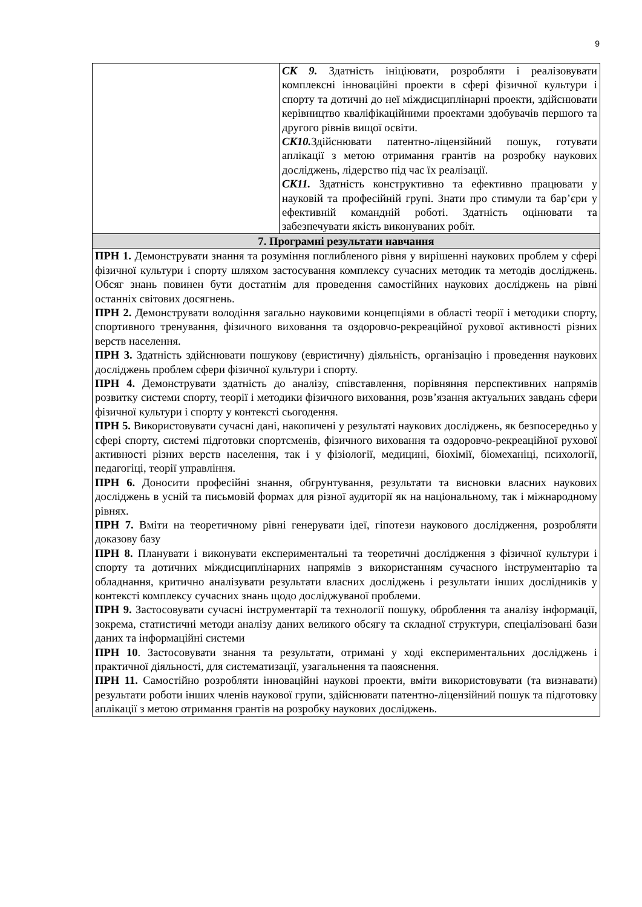9
| | СК 9. Здатність ініціювати, розробляти і реалізовувати комплексні інноваційні проекти в сфері фізичної культури і спорту та дотичні до неї міждисциплінарні проекти, здійснювати керівництво кваліфікаційними проектами здобувачів першого та другого рівнів вищої освіти. СК10. Здійснювати патентно-ліцензійний пошук, готувати аплікації з метою отримання грантів на розробку наукових досліджень, лідерство під час їх реалізації. СК11. Здатність конструктивно та ефективно працювати у науковій та професійній групі. Знати про стимули та бар’єри у ефективній командній роботі. Здатність оцінювати та забезпечувати якість виконуваних робіт. |
| 7. Програмні результати навчання | |
| ПРН 1. Демонструвати знання та розуміння поглибленого рівня у вирішенні наукових проблем у сфері фізичної культури і спорту шляхом застосування комплексу сучасних методик та методів досліджень. Обсяг знань повинен бути достатнім для проведення самостійних наукових досліджень на рівні останніх світових досягнень. ПРН 2. Демонструвати володіння загально науковими концепціями в області теорії і методики спорту, спортивного тренування, фізичного виховання та оздоровчо-рекреаційної рухової активності різних верств населення. ПРН 3. Здатність здійснювати пошукову (евристичну) діяльність, організацію і проведення наукових досліджень проблем сфери фізичної культури і спорту. ПРН 4. Демонструвати здатність до аналізу, співставлення, порівняння перспективних напрямів розвитку системи спорту, теорії і методики фізичного виховання, розв’язання актуальних завдань сфери фізичної культури і спорту у контексті сьогодення. ПРН 5. Використовувати сучасні дані, накопичені у результаті наукових досліджень, як безпосередньо у сфері спорту, системі підготовки спортсменів, фізичного виховання та оздоровчо-рекреаційної рухової активності різних верств населення, так і у фізіології, медицині, біохімії, біомеханіці, психології, педагогіці, теорії управління. ПРН 6. Доносити професійні знання, обгрунтування, результати та висновки власних наукових досліджень в усній та письмовій формах для різної аудиторії як на національному, так і міжнародному рівнях. ПРН 7. Вміти на теоретичному рівні генерувати ідеї, гіпотези наукового дослідження, розробляти доказову базу ПРН 8. Планувати і виконувати експериментальні та теоретичні дослідження з фізичної культури і спорту та дотичних міждисциплінарних напрямів з використанням сучасного інструментарію та обладнання, критично аналізувати результати власних досліджень і результати інших дослідників у контексті комплексу сучасних знань щодо досліджуваної проблеми. ПРН 9. Застосовувати сучасні інструментарії та технології пошуку, оброблення та аналізу інформації, зокрема, статистичні методи аналізу даних великого обсягу та складної структури, спеціалізовані бази даних та інформаційні системи ПРН 10 . Застосовувати знання та результати, отримані у ході експериментальних досліджень і практичної діяльності, для систематизації, узагальнення та паояснення. ПРН 11. Самостійно розробляти інноваційні наукові проекти, вміти використовувати (та визнавати) результати роботи інших членів наукової групи, здійснювати патентно-ліцензійний пошук та підготовку аплікації з метою отримання грантів на розробку наукових досліджень. | |